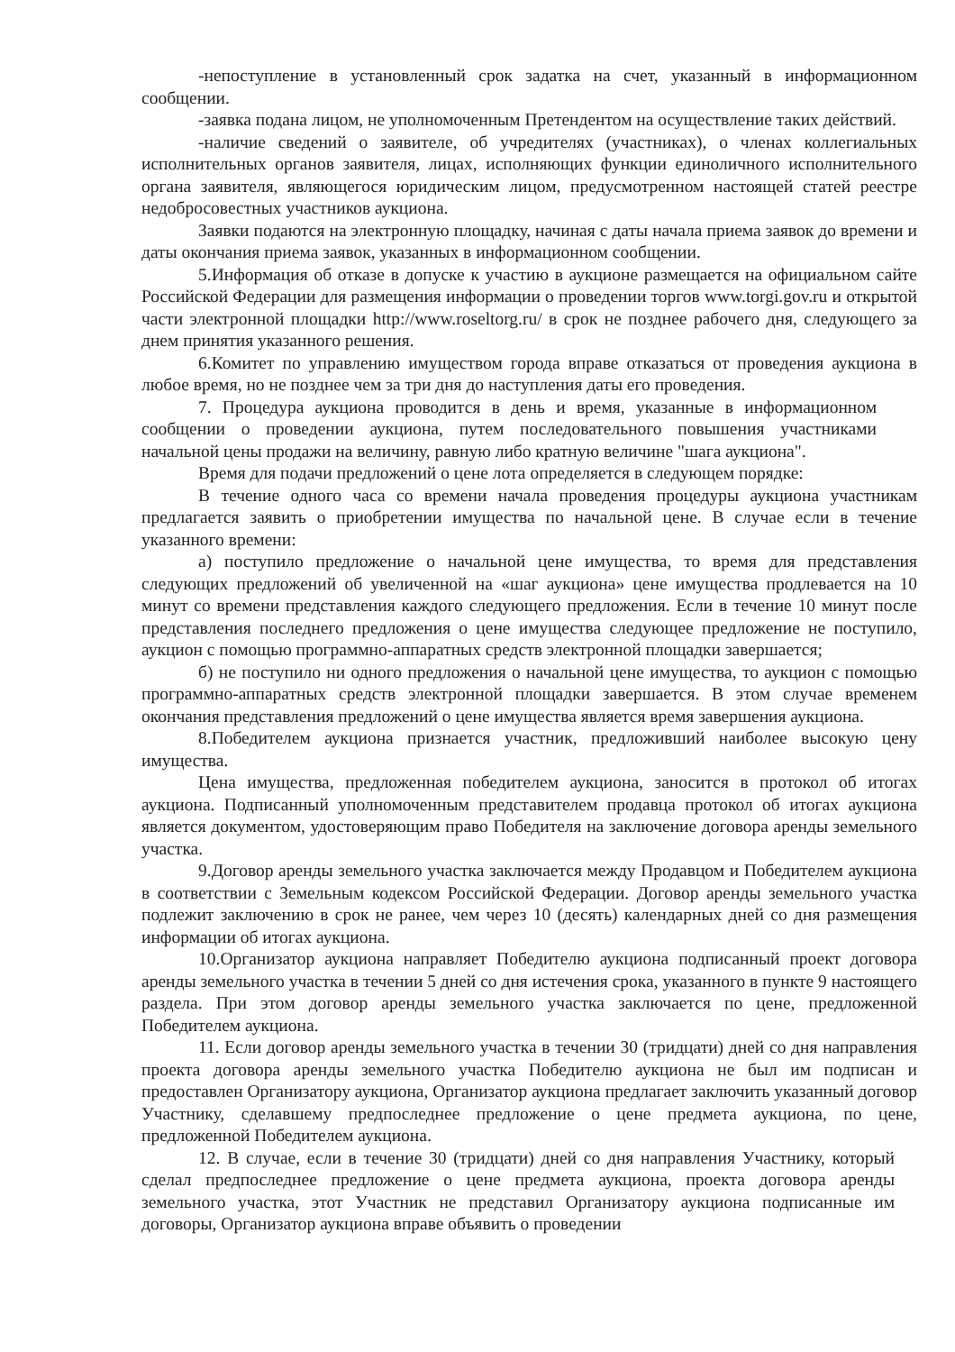-непоступление в установленный срок задатка на счет, указанный в информационном сообщении.
-заявка подана лицом, не уполномоченным Претендентом на осуществление таких действий.
-наличие сведений о заявителе, об учредителях (участниках), о членах коллегиальных исполнительных органов заявителя, лицах, исполняющих функции единоличного исполнительного органа заявителя, являющегося юридическим лицом, предусмотренном настоящей статей реестре недобросовестных участников аукциона.
Заявки подаются на электронную площадку, начиная с даты начала приема заявок до времени и даты окончания приема заявок, указанных в информационном сообщении.
5.Информация об отказе в допуске к участию в аукционе размещается на официальном сайте Российской Федерации для размещения информации о проведении торгов www.torgi.gov.ru и открытой части электронной площадки http://www.roseltorg.ru/ в срок не позднее рабочего дня, следующего за днем принятия указанного решения.
6.Комитет по управлению имуществом города вправе отказаться от проведения аукциона в любое время, но не позднее чем за три дня до наступления даты его проведения.
7. Процедура аукциона проводится в день и время, указанные в информационном сообщении о проведении аукциона, путем последовательного повышения участниками начальной цены продажи на величину, равную либо кратную величине "шага аукциона".
Время для подачи предложений о цене лота определяется в следующем порядке:
В течение одного часа со времени начала проведения процедуры аукциона участникам предлагается заявить о приобретении имущества по начальной цене. В случае если в течение указанного времени:
а) поступило предложение о начальной цене имущества, то время для представления следующих предложений об увеличенной на «шаг аукциона» цене имущества продлевается на 10 минут со времени представления каждого следующего предложения. Если в течение 10 минут после представления последнего предложения о цене имущества следующее предложение не поступило, аукцион с помощью программно-аппаратных средств электронной площадки завершается;
б) не поступило ни одного предложения о начальной цене имущества, то аукцион с помощью программно-аппаратных средств электронной площадки завершается. В этом случае временем окончания представления предложений о цене имущества является время завершения аукциона.
8.Победителем аукциона признается участник, предложивший наиболее высокую цену имущества.
Цена имущества, предложенная победителем аукциона, заносится в протокол об итогах аукциона. Подписанный уполномоченным представителем продавца протокол об итогах аукциона является документом, удостоверяющим право Победителя на заключение договора аренды земельного участка.
9.Договор аренды земельного участка заключается между Продавцом и Победителем аукциона в соответствии с Земельным кодексом Российской Федерации. Договор аренды земельного участка подлежит заключению в срок не ранее, чем через 10 (десять) календарных дней со дня размещения информации об итогах аукциона.
10.Организатор аукциона направляет Победителю аукциона подписанный проект договора аренды земельного участка в течении 5 дней со дня истечения срока, указанного в пункте 9 настоящего раздела. При этом договор аренды земельного участка заключается по цене, предложенной Победителем аукциона.
11. Если договор аренды земельного участка в течении 30 (тридцати) дней со дня направления проекта договора аренды земельного участка Победителю аукциона не был им подписан и предоставлен Организатору аукциона, Организатор аукциона предлагает заключить указанный договор Участнику, сделавшему предпоследнее предложение о цене предмета аукциона, по цене, предложенной Победителем аукциона.
12. В случае, если в течение 30 (тридцати) дней со дня направления Участнику, который сделал предпоследнее предложение о цене предмета аукциона, проекта договора аренды земельного участка, этот Участник не представил Организатору аукциона подписанные им договоры, Организатор аукциона вправе объявить о проведении